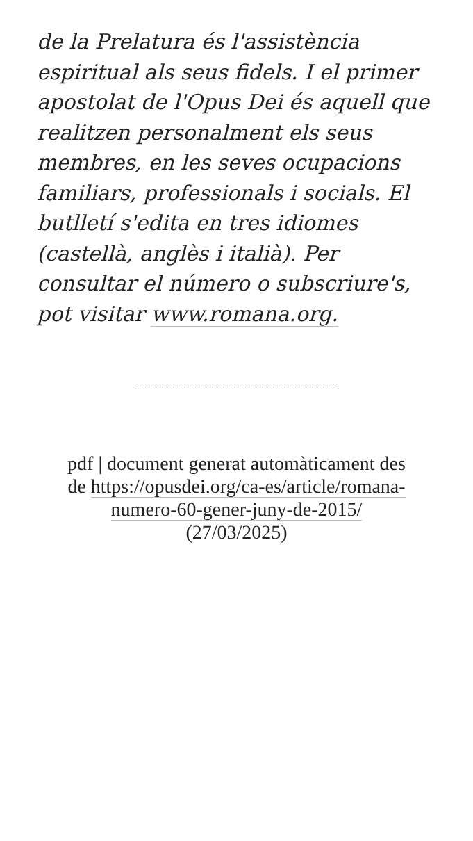de la Prelatura és l'assistència espiritual als seus fidels. I el primer apostolat de l'Opus Dei és aquell que realitzen personalment els seus membres, en les seves ocupacions familiars, professionals i socials. El butlletí s'edita en tres idiomes (castellà, anglès i italià). Per consultar el número o subscriure's, pot visitar www.romana.org.
pdf | document generat automàticament des de https://opusdei.org/ca-es/article/romana-numero-60-gener-juny-de-2015/ (27/03/2025)